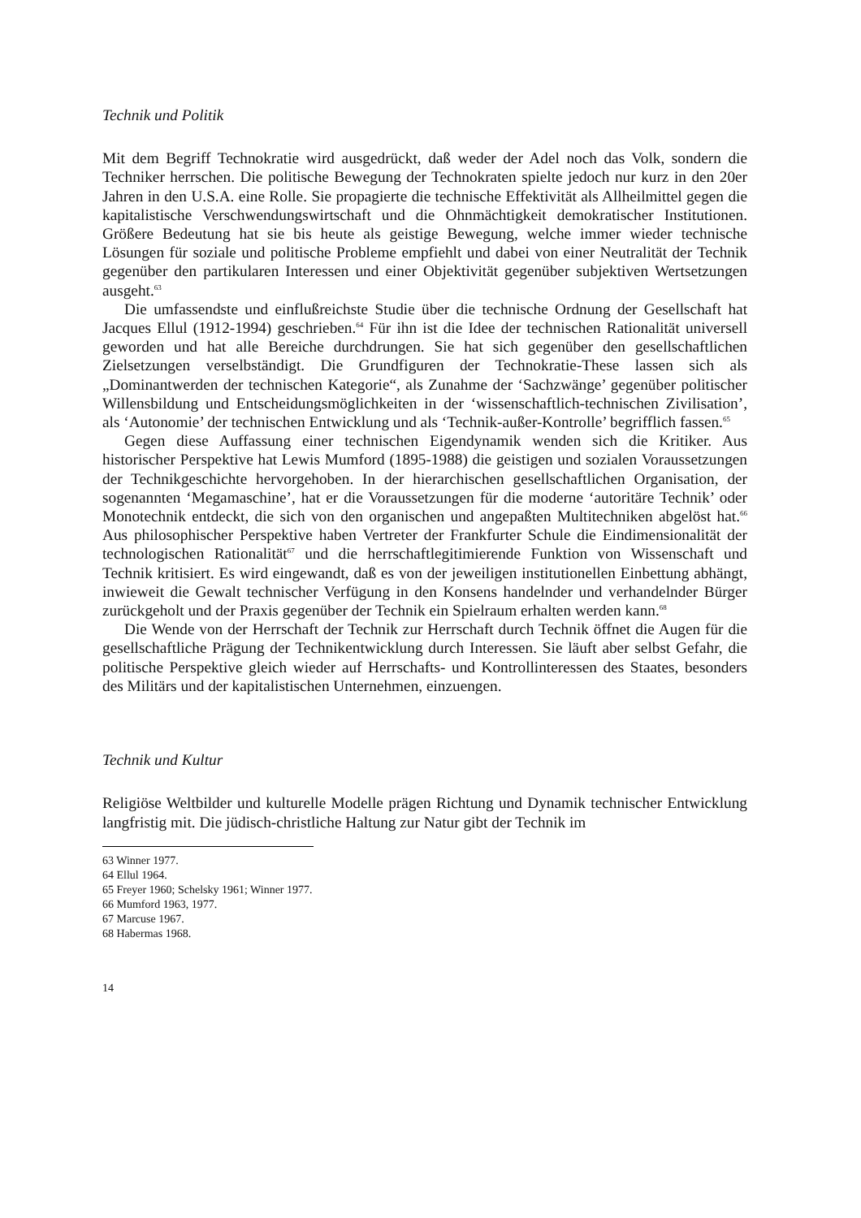Technik und Politik
Mit dem Begriff Technokratie wird ausgedrückt, daß weder der Adel noch das Volk, sondern die Techniker herrschen. Die politische Bewegung der Technokraten spielte jedoch nur kurz in den 20er Jahren in den U.S.A. eine Rolle. Sie propagierte die technische Effektivität als Allheilmittel gegen die kapitalistische Verschwendungswirtschaft und die Ohnmächtigkeit demokratischer Institutionen. Größere Bedeutung hat sie bis heute als geistige Bewegung, welche immer wieder technische Lösungen für soziale und politische Probleme empfiehlt und dabei von einer Neutralität der Technik gegenüber den partikularen Interessen und einer Objektivität gegenüber subjektiven Wertsetzungen ausgeht.<sup>63</sup>
Die umfassendste und einflußreichste Studie über die technische Ordnung der Gesellschaft hat Jacques Ellul (1912-1994) geschrieben.<sup>64</sup> Für ihn ist die Idee der technischen Rationalität universell geworden und hat alle Bereiche durchdrungen. Sie hat sich gegenüber den gesellschaftlichen Zielsetzungen verselbständigt. Die Grundfiguren der Technokratie-These lassen sich als „Dominantwerden der technischen Kategorie“, als Zunahme der ‘Sachzwänge’ gegenüber politischer Willensbildung und Entscheidungsmöglichkeiten in der ‘wissenschaftlich-technischen Zivilisation’, als ‘Autonomie’ der technischen Entwicklung und als ‘Technik-außer-Kontrolle’ begrifflich fassen.<sup>65</sup>
Gegen diese Auffassung einer technischen Eigendynamik wenden sich die Kritiker. Aus historischer Perspektive hat Lewis Mumford (1895-1988) die geistigen und sozialen Voraussetzungen der Technikgeschichte hervorgehoben. In der hierarchischen gesellschaftlichen Organisation, der sogenannten ‘Megamaschine’, hat er die Voraussetzungen für die moderne ‘autoritäre Technik’ oder Monotechnik entdeckt, die sich von den organischen und angepaßten Multitechniken abgelöst hat.<sup>66</sup> Aus philosophischer Perspektive haben Vertreter der Frankfurter Schule die Eindimensionalität der technologischen Rationalität<sup>67</sup> und die herrschaftlegitimierende Funktion von Wissenschaft und Technik kritisiert. Es wird eingewandt, daß es von der jeweiligen institutionellen Einbettung abhängt, inwieweit die Gewalt technischer Verfügung in den Konsens handelnder und verhandelnder Bürger zurückgeholt und der Praxis gegenüber der Technik ein Spielraum erhalten werden kann.<sup>68</sup>
Die Wende von der Herrschaft der Technik zur Herrschaft durch Technik öffnet die Augen für die gesellschaftliche Prägung der Technikentwicklung durch Interessen. Sie läuft aber selbst Gefahr, die politische Perspektive gleich wieder auf Herrschafts- und Kontrollinteressen des Staates, besonders des Militärs und der kapitalistischen Unternehmen, einzuengen.
Technik und Kultur
Religiöse Weltbilder und kulturelle Modelle prägen Richtung und Dynamik technischer Entwicklung langfristig mit. Die jüdisch-christliche Haltung zur Natur gibt der Technik im
63 Winner 1977.
64 Ellul 1964.
65 Freyer 1960; Schelsky 1961; Winner 1977.
66 Mumford 1963, 1977.
67 Marcuse 1967.
68 Habermas 1968.
14